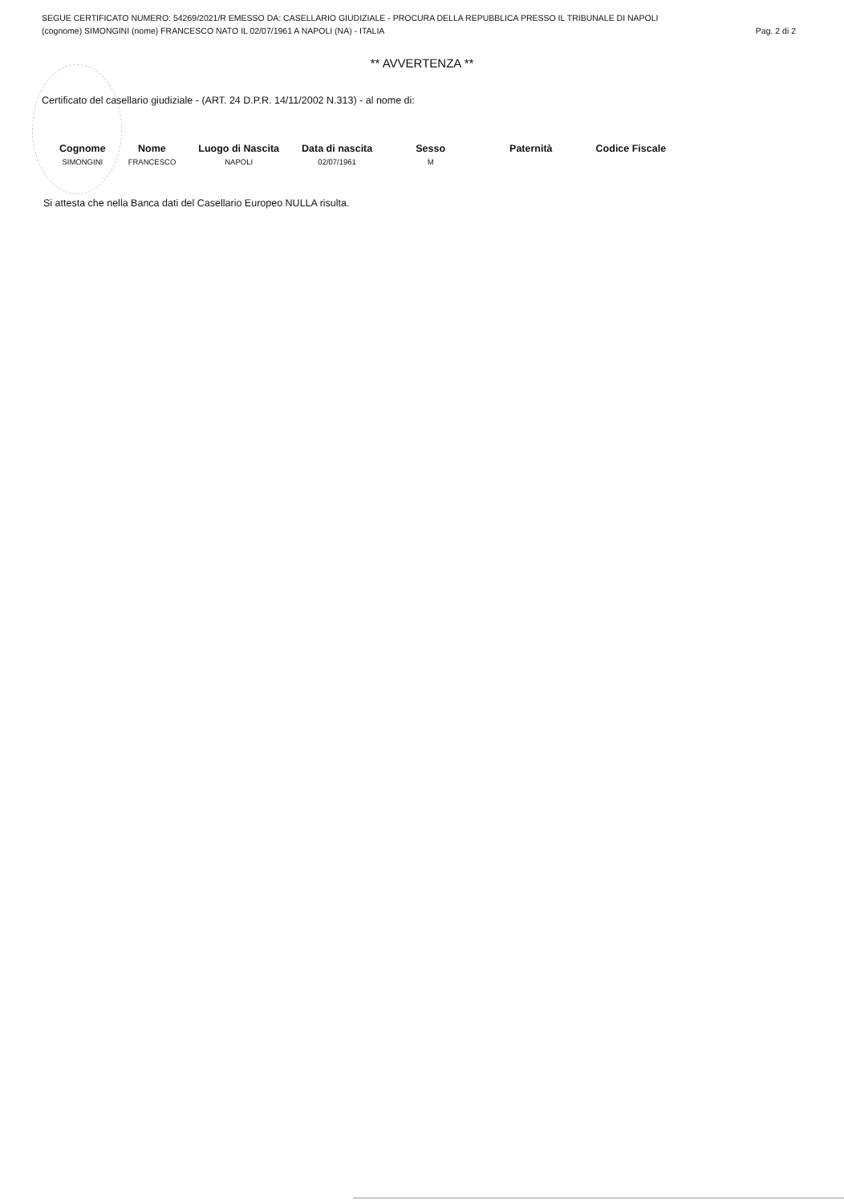SEGUE CERTIFICATO NUMERO: 54269/2021/R EMESSO DA: CASELLARIO GIUDIZIALE - PROCURA DELLA REPUBBLICA PRESSO IL TRIBUNALE DI NAPOLI
(cognome) SIMONGINI (nome) FRANCESCO NATO IL 02/07/1961 A NAPOLI (NA) - ITALIA Pag. 2 di 2
** AVVERTENZA **
Certificato del casellario giudiziale - (ART. 24 D.P.R. 14/11/2002 N.313) - al nome di:
| Cognome | Nome | Luogo di Nascita | Data di nascita | Sesso | Paternità | Codice Fiscale |
| --- | --- | --- | --- | --- | --- | --- |
| SIMONGINI | FRANCESCO | NAPOLI | 02/07/1961 | M | | |
Si attesta che nella Banca dati del Casellario Europeo NULLA risulta.